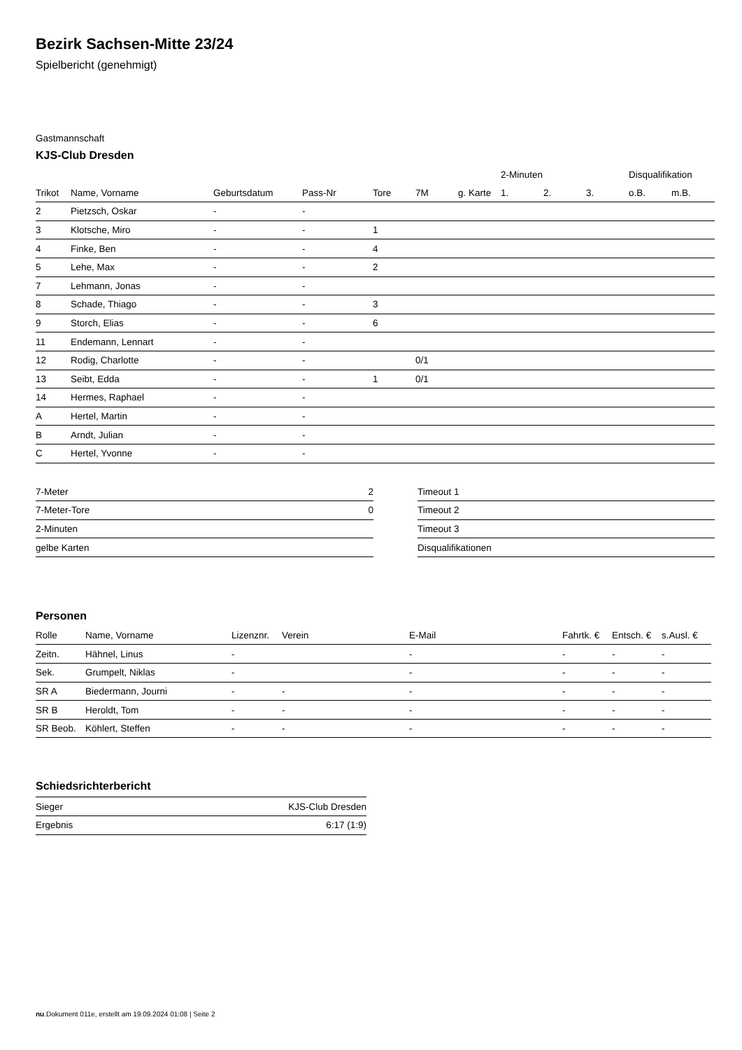Bezirk Sachsen-Mitte 23/24
Spielbericht (genehmigt)
Gastmannschaft
KJS-Club Dresden
| | | | | | | | 2-Minuten | | | Disqualifikation | |
| --- | --- | --- | --- | --- | --- | --- | --- | --- | --- | --- | --- |
| Trikot | Name, Vorname | Geburtsdatum | Pass-Nr | Tore | 7M | g. Karte | 1. | 2. | 3. | o.B. | m.B. |
| 2 | Pietzsch, Oskar | - | - | | | | | | | | |
| 3 | Klotsche, Miro | - | - | 1 | | | | | | | |
| 4 | Finke, Ben | - | - | 4 | | | | | | | |
| 5 | Lehe, Max | - | - | 2 | | | | | | | |
| 7 | Lehmann, Jonas | - | - | | | | | | | | |
| 8 | Schade, Thiago | - | - | 3 | | | | | | | |
| 9 | Storch, Elias | - | - | 6 | | | | | | | |
| 11 | Endemann, Lennart | - | - | | | | | | | | |
| 12 | Rodig, Charlotte | - | - | | 0/1 | | | | | | |
| 13 | Seibt, Edda | - | - | 1 | 0/1 | | | | | | |
| 14 | Hermes, Raphael | - | - | | | | | | | | |
| A | Hertel, Martin | - | - | | | | | | | | |
| B | Arndt, Julian | - | - | | | | | | | | |
| C | Hertel, Yvonne | - | - | | | | | | | | |
| 7-Meter | 2 |
| 7-Meter-Tore | 0 |
| 2-Minuten | |
| gelbe Karten | |
| Timeout 1 |
| Timeout 2 |
| Timeout 3 |
| Disqualifikationen |
Personen
| Rolle | Name, Vorname | Lizenznr. | Verein | E-Mail | Fahrtk. € | Entsch. € | s.Ausl. € |
| --- | --- | --- | --- | --- | --- | --- | --- |
| Zeitn. | Hähnel, Linus | - | | - | - | - | - |
| Sek. | Grumpelt, Niklas | - | | - | - | - | - |
| SR A | Biedermann, Journi | - | - | - | - | - | - |
| SR B | Heroldt, Tom | - | - | - | - | - | - |
| SR Beob. | Köhlert, Steffen | - | - | - | - | - | - |
Schiedsrichterbericht
| Sieger | KJS-Club Dresden |
| Ergebnis | 6:17 (1:9) |
nu.Dokument 011e, erstellt am 19.09.2024 01:08 | Seite 2